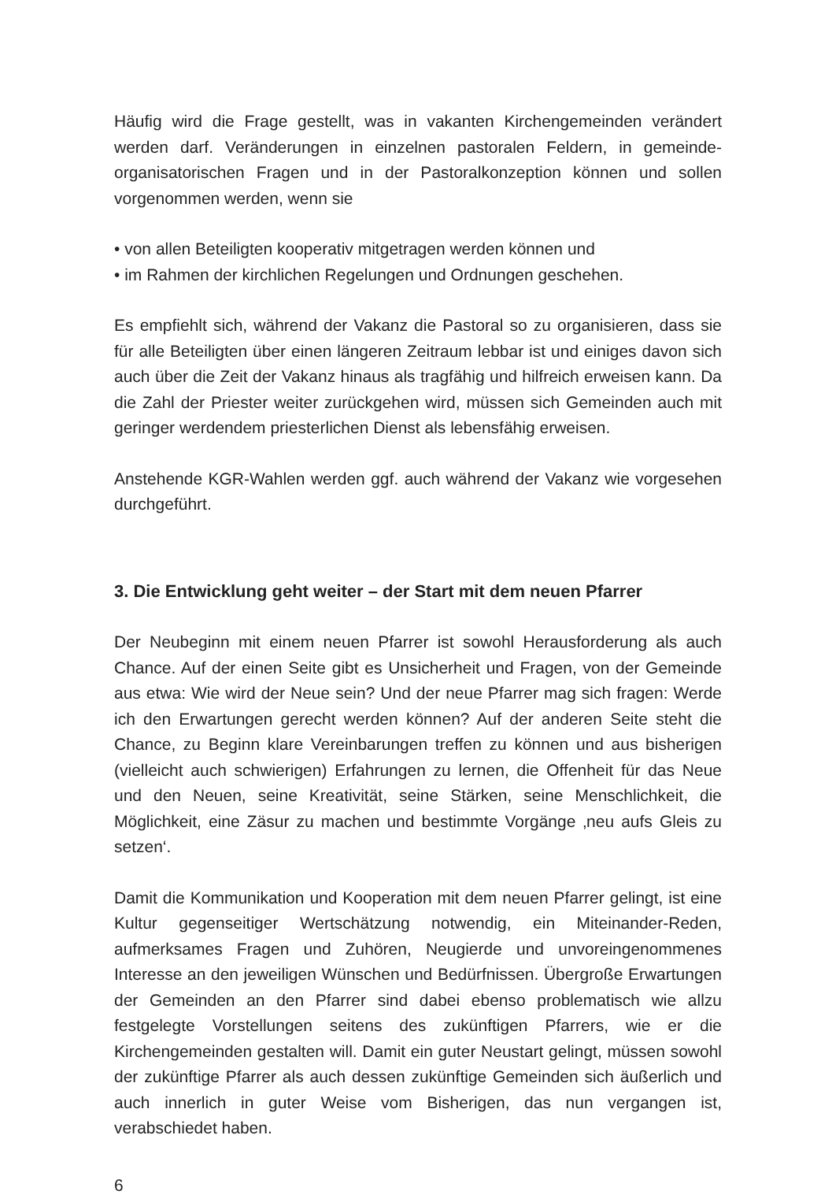Häufig wird die Frage gestellt, was in vakanten Kirchengemeinden verändert werden darf. Veränderungen in einzelnen pastoralen Feldern, in gemeinde-organisatorischen Fragen und in der Pastoralkonzeption können und sollen vorgenommen werden, wenn sie
• von allen Beteiligten kooperativ mitgetragen werden können und
• im Rahmen der kirchlichen Regelungen und Ordnungen geschehen.
Es empfiehlt sich, während der Vakanz die Pastoral so zu organisieren, dass sie für alle Beteiligten über einen längeren Zeitraum lebbar ist und einiges davon sich auch über die Zeit der Vakanz hinaus als tragfähig und hilfreich erweisen kann. Da die Zahl der Priester weiter zurückgehen wird, müssen sich Gemeinden auch mit geringer werdendem priesterlichen Dienst als lebensfähig erweisen.
Anstehende KGR-Wahlen werden ggf. auch während der Vakanz wie vorgesehen durchgeführt.
3. Die Entwicklung geht weiter – der Start mit dem neuen Pfarrer
Der Neubeginn mit einem neuen Pfarrer ist sowohl Herausforderung als auch Chance. Auf der einen Seite gibt es Unsicherheit und Fragen, von der Gemeinde aus etwa: Wie wird der Neue sein? Und der neue Pfarrer mag sich fragen: Werde ich den Erwartungen gerecht werden können? Auf der anderen Seite steht die Chance, zu Beginn klare Vereinbarungen treffen zu können und aus bisherigen (vielleicht auch schwierigen) Erfahrungen zu lernen, die Offenheit für das Neue und den Neuen, seine Kreativität, seine Stärken, seine Menschlichkeit, die Möglichkeit, eine Zäsur zu machen und bestimmte Vorgänge ‚neu aufs Gleis zu setzen‘.
Damit die Kommunikation und Kooperation mit dem neuen Pfarrer gelingt, ist eine Kultur gegenseitiger Wertschätzung notwendig, ein Miteinander-Reden, aufmerksames Fragen und Zuhören, Neugierde und unvoreingenommenes Interesse an den jeweiligen Wünschen und Bedürfnissen. Übergroße Erwartungen der Gemeinden an den Pfarrer sind dabei ebenso problematisch wie allzu festgelegte Vorstellungen seitens des zukünftigen Pfarrers, wie er die Kirchengemeinden gestalten will. Damit ein guter Neustart gelingt, müssen sowohl der zukünftige Pfarrer als auch dessen zukünftige Gemeinden sich äußerlich und auch innerlich in guter Weise vom Bisherigen, das nun vergangen ist, verabschiedet haben.
6